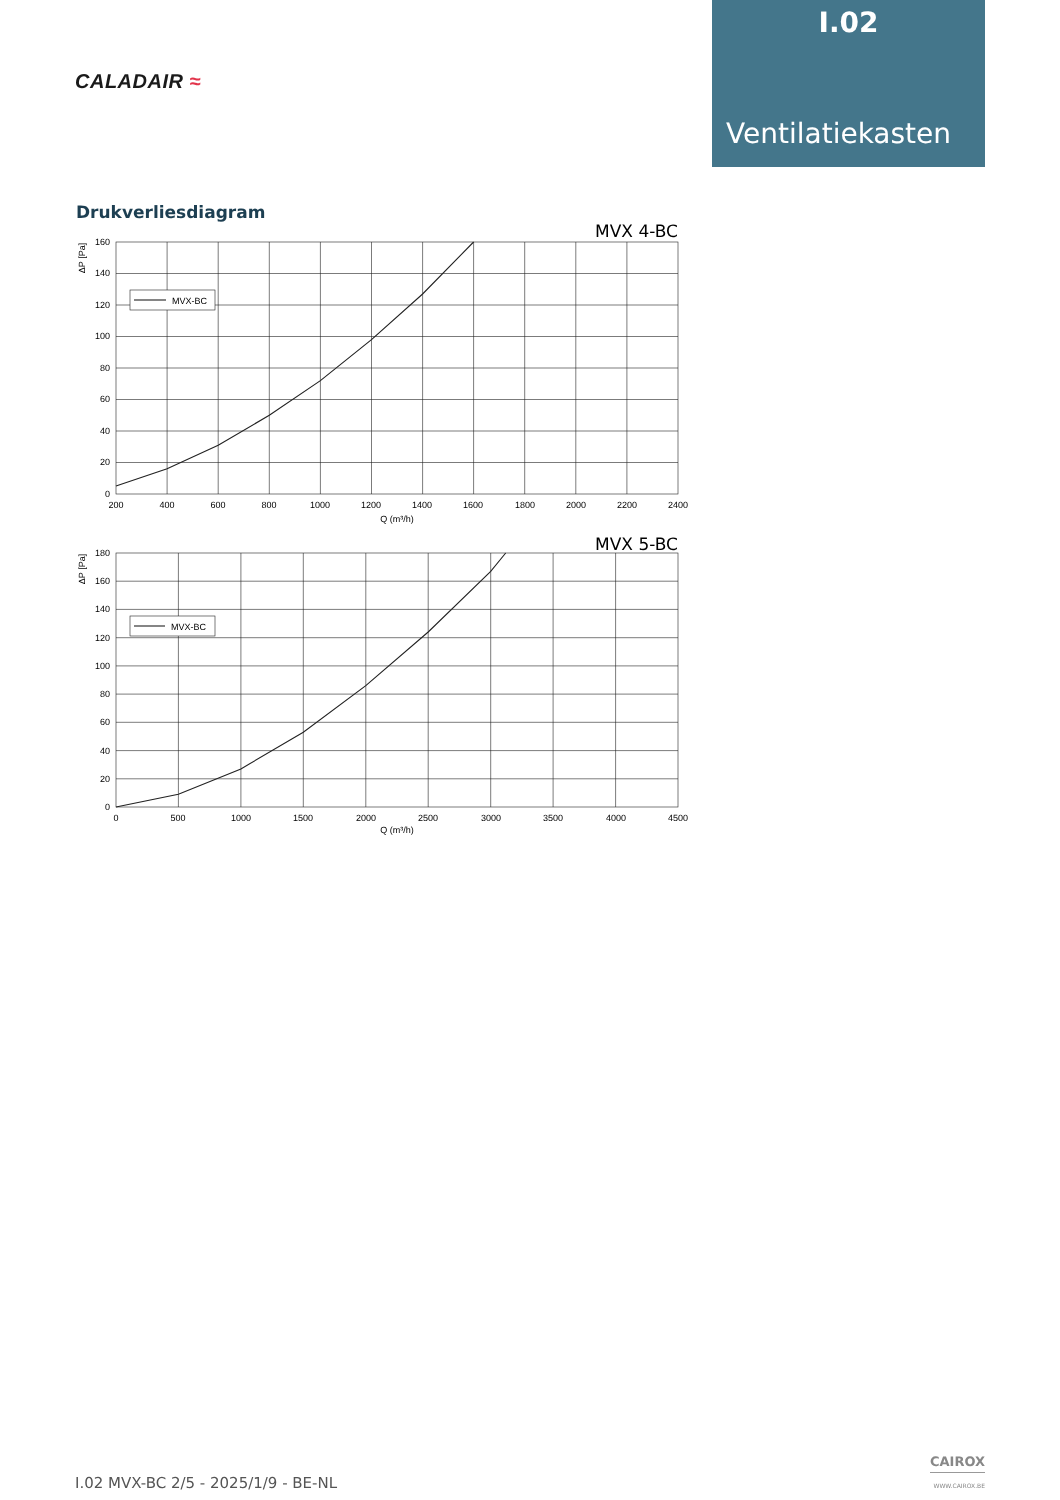CALADAIR ≈
I.02
Ventilatiekasten
Drukverliesdiagram
MVX 4-BC
MVX-BC
160
140
120
100
80
60
40
20
0
200
400
600
800
1000
1200
1400
1600
1800
2000
2200
2400
Q (m³/h)
ΔP [Pa]
MVX 5-BC
MVX-BC
180
160
140
120
100
80
60
40
20
0
0
500
1000
1500
2000
2500
3000
3500
4000
4500
Q (m³/h)
ΔP [Pa]
I.02 MVX-BC 2/5 - 2025/1/9 - BE-NL
CAIROX
WWW.CAIROX.BE